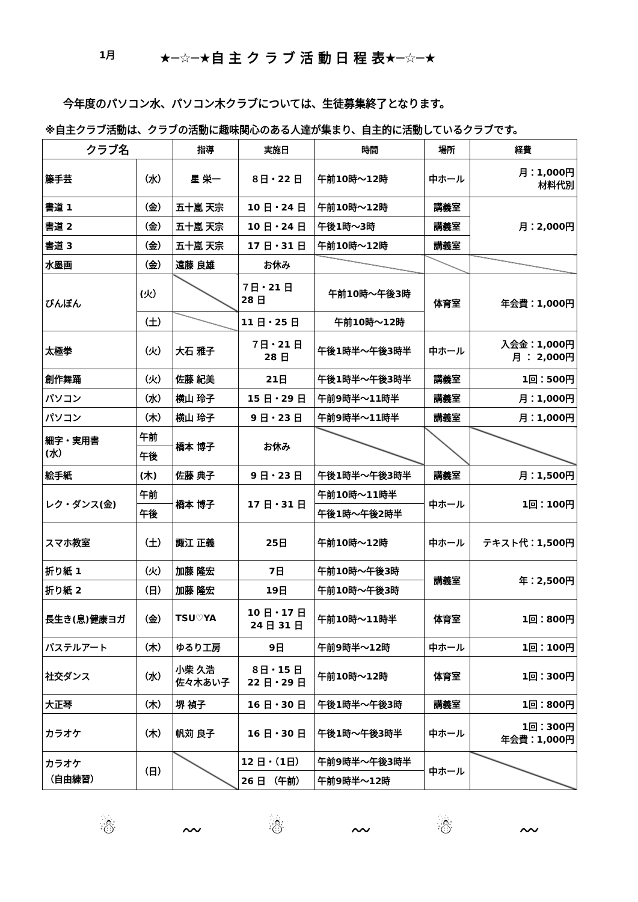1月 ★─☆─★自 主 ク ラ ブ 活 動 日 程 表★─☆─★
今年度のパソコン水、パソコン木クラブについては、生徒募集終了となります。
※自主クラブ活動は、クラブの活動に趣味関心のある人達が集まり、自主的に活動しているクラブです。
| クラブ名 | | 指導 | 実施日 | 時間 | 場所 | 経費 |
| --- | --- | --- | --- | --- | --- | --- |
| 籐手芸 | （水） | 星 栄一 | ８日・22 日 | 午前10時～12時 | 中ホール | 月：1,000円 材料代別 |
| 書道 1 | （金） | 五十嵐 天宗 | 10 日・24 日 | 午前10時～12時 | 講義室 | 月：2,000円 |
| 書道 2 | （金） | 五十嵐 天宗 | 10 日・24 日 | 午後1時～3時 | 講義室 | |
| 書道 3 | （金） | 五十嵐 天宗 | 17 日・31 日 | 午前10時～12時 | 講義室 | |
| 水墨画 | （金） | 遠藤 良雄 | お休み | | | |
| ぴんぽん | (火） | | ７日・21 日 28 日 | 午前10時～午後3時 | 体育室 | 年会費：1,000円 |
| | （土） | | 11 日・25 日 | 午前10時～12時 | | |
| 太極拳 | （火） | 大石 雅子 | ７日・21 日 28 日 | 午後1時半～午後3時半 | 中ホール | 入会金：1,000円 月 ： 2,000円 |
| 創作舞踊 | （火） | 佐藤 紀美 | 21日 | 午後1時半～午後3時半 | 講義室 | 1回：500円 |
| パソコン | （水） | 横山 玲子 | 15 日・29 日 | 午前9時半～11時半 | 講義室 | 月：1,000円 |
| パソコン | （木） | 横山 玲子 | 9 日・23 日 | 午前9時半～11時半 | 講義室 | 月：1,000円 |
| 細字・実用書 (水） | 午前 | 橋本 博子 | お休み | | | |
| | 午後 | | | | | |
| 絵手紙 | (木) | 佐藤 典子 | 9 日・23 日 | 午後1時半～午後3時半 | 講義室 | 月：1,500円 |
| レク・ダンス(金) | 午前 | 橋本 博子 | 17 日・31 日 | 午前10時～11時半 | 中ホール | 1回：100円 |
| | 午後 | | | 午後1時～午後2時半 | | |
| スマホ教室 | （土） | 諏江 正義 | 25日 | 午前10時～12時 | 中ホール | テキスト代：1,500円 |
| 折り紙 1 | （火） | 加藤 隆宏 | 7日 | 午前10時～午後3時 | 講義室 | 年：2,500円 |
| 折り紙 2 | （日） | 加藤 隆宏 | 19日 | 午前10時～午後3時 | | |
| 長生き(息)健康ヨガ | （金） | TSU♡YA | 10 日・17 日 24 日 31 日 | 午前10時～11時半 | 体育室 | 1回：800円 |
| パステルアート | （木） | ゆるり工房 | 9日 | 午前9時半～12時 | 中ホール | 1回：100円 |
| 社交ダンス | （水） | 小柴 久浩 佐々木あい子 | ８日・15 日 22 日・29 日 | 午前10時～12時 | 体育室 | 1回：300円 |
| 大正琴 | （木） | 堺 禎子 | 16 日・30 日 | 午後1時半～午後3時 | 講義室 | 1回：800円 |
| カラオケ | （木） | 帆苅 良子 | 16 日・30 日 | 午後1時～午後3時半 | 中ホール | 1回：300円 年会費：1,000円 |
| カラオケ （自由練習） | （日） | | 12 日・（1日） | 午前9時半～午後3時半 | 中ホール | |
| | | | 26 日 （午前） | 午前9時半～12時 | | |
☃ 〰 ☃ 〰 ☃ 〰